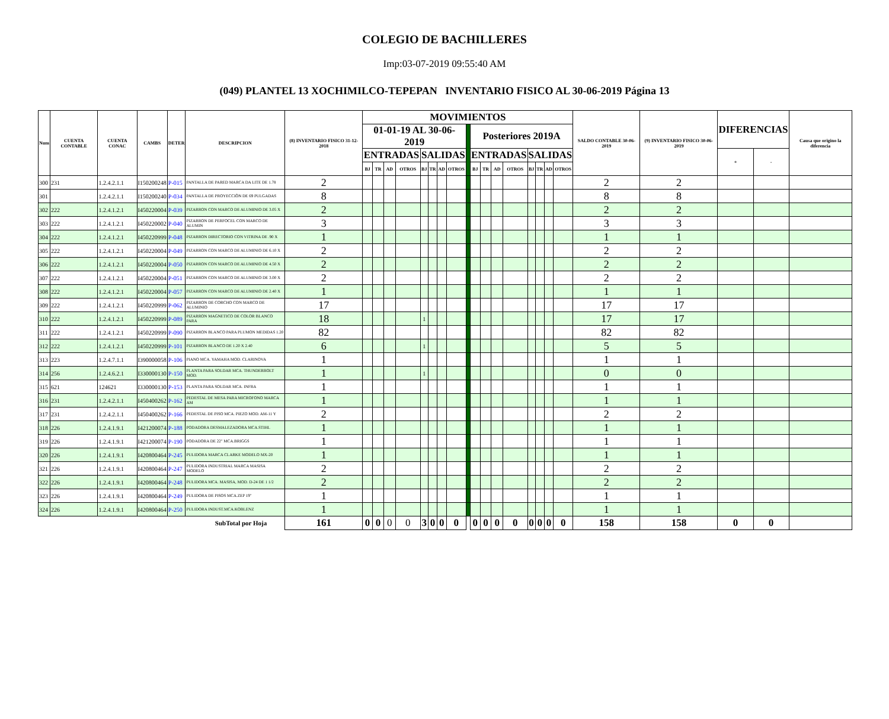COLEGIO DE BACHILLERES
Imp:03-07-2019 09:55:40 AM
(049) PLANTEL 13 XOCHIMILCO-TEPEPAN INVENTARIO FISICO AL 30-06-2019 Página 13
| Num | CUENTA CONTABLE | CUENTA CONAC | CAMBS | DETER | DESCRIPCION | (8) INVENTARIO FISICO 31-12-2018 | MOVIMIENTOS | | | | | | | | | | | | | | | | | SALDO CONTABLE 30-06-2019 | (9) INVENTARIO FISICO 30-06-2019 | DIFERENCIAS | | Causa que origino la diferencia |
| --- | --- | --- | --- | --- | --- | --- | --- | --- | --- | --- | --- | --- | --- | --- | --- | --- | --- | --- | --- | --- | --- | --- | --- | --- | --- | --- | --- | --- |
| | | | | | | | 01-01-19 AL 30-06-2019 | | | | | | | | | Posteriores 2019A | | | | | | | | | | | | |
| | | | | | | | ENTRADAS | | | | SALIDAS | | | | | ENTRADAS | | | | SALIDAS | | | | | | + | - | |
| | | | | | | | BJ | TR | AD | OTROS | BJ | TR | AD | OTROS | | BJ | TR | AD | OTROS | BJ | TR | AD | OTROS | | | | | |
| 300 | 231 | 1.2.4.2.1.1 | I150200248 | P-015 | PANTALLA DE PARED MARCA DA LITE DE 1.78 | 2 | | | | | | | | | | | | | | | | | | 2 | 2 | | | |
| 301 | | 1.2.4.2.1.1 | I150200240 | P-034 | PANTALLA DE PROYECCIÒN DE 69 PULGADAS | 8 | | | | | | | | | | | | | | | | | | 8 | 8 | | | |
| 302 | 222 | 1.2.4.1.2.1 | I450220004 | P-039 | PIZARRON CON MARCO DE ALUMINIO DE 3.05 X | 2 | | | | | | | | | | | | | | | | | | 2 | 2 | | | |
| 303 | 222 | 1.2.4.1.2.1 | I450220002 | P-040 | PIZARRON DE PERFOCEL CON MARCO DE ALUMIN | 3 | | | | | | | | | | | | | | | | | | 3 | 3 | | | |
| 304 | 222 | 1.2.4.1.2.1 | I450220999 | P-048 | PIZARRON DIRECTORIO CON VITRINA DE .90 X | 1 | | | | | | | | | | | | | | | | | | 1 | 1 | | | |
| 305 | 222 | 1.2.4.1.2.1 | I450220004 | P-049 | PIZARRON CON MARCO DE ALUMINIO DE 6.10 X | 2 | | | | | | | | | | | | | | | | | | 2 | 2 | | | |
| 306 | 222 | 1.2.4.1.2.1 | I450220004 | P-050 | PIZARRON CON MARCO DE ALUMINIO DE 4.50 X | 2 | | | | | | | | | | | | | | | | | | 2 | 2 | | | |
| 307 | 222 | 1.2.4.1.2.1 | I450220004 | P-051 | PIZARRON CON MARCO DE ALUMINIO DE 3.00 X | 2 | | | | | | | | | | | | | | | | | | 2 | 2 | | | |
| 308 | 222 | 1.2.4.1.2.1 | I450220004 | P-057 | PIZARRON CON MARCO DE ALUMINIO DE 2.40 X | 1 | | | | | | | | | | | | | | | | | | 1 | 1 | | | |
| 309 | 222 | 1.2.4.1.2.1 | I450220999 | P-062 | PIZARRON DE CORCHO CON MARCO DE ALUMINIO | 17 | | | | | | | | | | | | | | | | | | 17 | 17 | | | |
| 310 | 222 | 1.2.4.1.2.1 | I450220999 | P-089 | PIZARRON MAGNETICO DE COLOR BLANCO PARA | 18 | | | | | 1 | | | | | | | | | | | | | 17 | 17 | | | |
| 311 | 222 | 1.2.4.1.2.1 | I450220999 | P-090 | PIZARRON BLANCO PARA PLUMON MEDIDAS 1.20 | 82 | | | | | | | | | | | | | | | | | | 82 | 82 | | | |
| 312 | 222 | 1.2.4.1.2.1 | I450220999 | P-101 | PIZARRON BLANCO DE 1.20 X 2.40 | 6 | | | | | 1 | | | | | | | | | | | | | 5 | 5 | | | |
| 313 | 223 | 1.2.4.7.1.1 | I390000058 | P-106 | PIANO MCA. YAMAHA MOD. CLARINOVA | 1 | | | | | | | | | | | | | | | | | | 1 | 1 | | | |
| 314 | 256 | 1.2.4.6.2.1 | I330000130 | P-150 | PLANTA PARA SOLDAR MCA. THUNDERBOLT MOD. | 1 | | | | | 1 | | | | | | | | | | | | | 0 | 0 | | | |
| 315 | 621 | 124621 | I330000130 | P-153 | PLANTA PARA SOLDAR MCA. INFRA | 1 | | | | | | | | | | | | | | | | | | 1 | 1 | | | |
| 316 | 231 | 1.2.4.2.1.1 | I450400262 | P-162 | PEDESTAL DE MESA PARA MICROFONO MARCA AM | 1 | | | | | | | | | | | | | | | | | | 1 | 1 | | | |
| 317 | 231 | 1.2.4.2.1.1 | I450400262 | P-166 | PEDESTAL DE PISO MCA. PIEZO MOD. AM-11 Y | 2 | | | | | | | | | | | | | | | | | | 2 | 2 | | | |
| 318 | 226 | 1.2.4.1.9.1 | I421200074 | P-188 | PODADORA DESMALEZADORA MCA.STIHL | 1 | | | | | | | | | | | | | | | | | | 1 | 1 | | | |
| 319 | 226 | 1.2.4.1.9.1 | I421200074 | P-190 | PODADORA DE 22" MCA.BRIGGS | 1 | | | | | | | | | | | | | | | | | | 1 | 1 | | | |
| 320 | 226 | 1.2.4.1.9.1 | I420800464 | P-245 | PULIDORA MARCA CLARKE MODELO MX-20 | 1 | | | | | | | | | | | | | | | | | | 1 | 1 | | | |
| 321 | 226 | 1.2.4.1.9.1 | I420800464 | P-247 | PULIDORA INDUSTRIAL MARCA MASISA MODELO | 2 | | | | | | | | | | | | | | | | | | 2 | 2 | | | |
| 322 | 226 | 1.2.4.1.9.1 | I420800464 | P-248 | PULIDORA MCA. MASISA, MOD. D-24 DE 1 1/2 | 2 | | | | | | | | | | | | | | | | | | 2 | 2 | | | |
| 323 | 226 | 1.2.4.1.9.1 | I420800464 | P-249 | PULIDORA DE PISOS MCA.ZEP 19" | 1 | | | | | | | | | | | | | | | | | | 1 | 1 | | | |
| 324 | 226 | 1.2.4.1.9.1 | I420800464 | P-250 | PULIDORA INDUST.MCA.KOBLENZ | 1 | | | | | | | | | | | | | | | | | | 1 | 1 | | | |
| SubTotal por Hoja | | | | | | 161 | 0 | 0 | 0 | 0 | 3 | 0 | 0 | 0 | | 0 | 0 | 0 | 0 | 0 | 0 | 0 | 0 | 158 | 158 | 0 | 0 | |